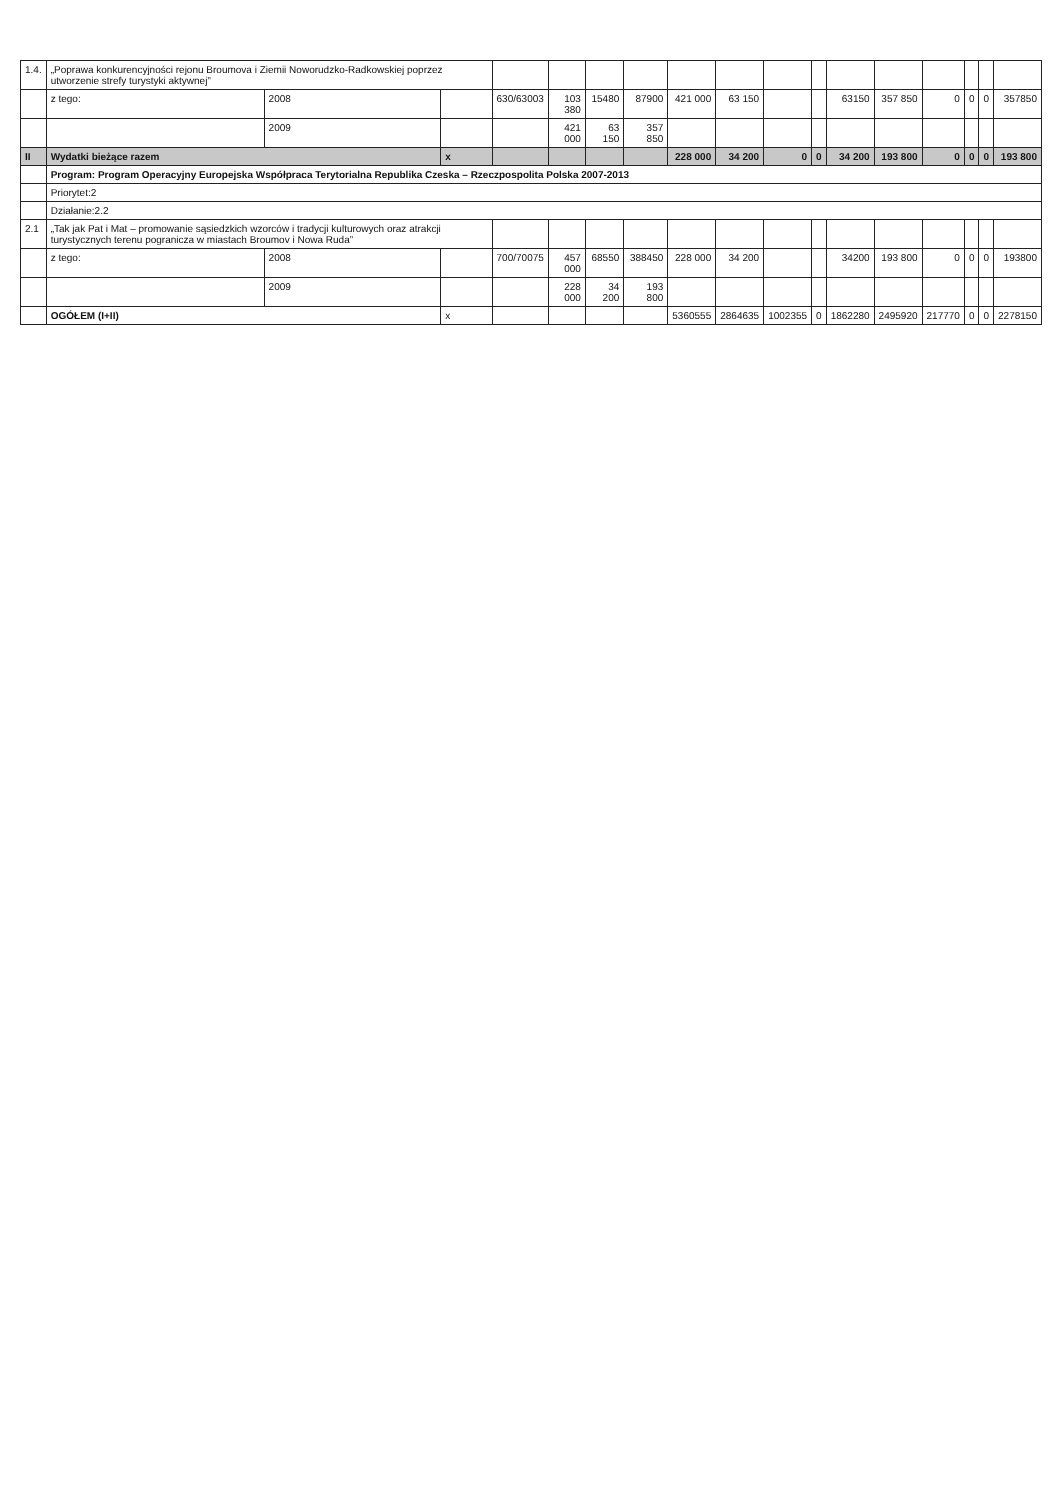| 1.4. | „Poprawa konkurencyjności rejonu Broumova i Ziemii Noworudzko-Radkowskiej poprzez utworzenie strefy turystyki aktywnej” | | | | | | | | | | | | | | | | |
| | z tego: | 2008 | | 630/63003 | 103 380 | 15480 | 87900 | 421 000 | 63 150 | | | 63150 | 357 850 | 0 | 0 | 0 | 357850 |
| | | 2009 | | | 421 000 | 63 150 | 357 850 | | | | | | | | | | |
| II | Wydatki bieżące razem | | x | | | | | 228 000 | 34 200 | 0 | 0 | 34 200 | 193 800 | 0 | 0 | 0 | 193 800 |
| | Program: Program Operacyjny Europejska Współpraca Terytorialna Republika Czeska – Rzeczpospolita Polska 2007-2013 | | | | | | | | | | | | | | | | |
| | Priorytet:2 | | | | | | | | | | | | | | | | |
| | Działanie:2.2 | | | | | | | | | | | | | | | | |
| 2.1 | „Tak jak Pat i Mat – promowanie sąsiedzkich wzorców i tradycji kulturowych oraz atrakcji turystycznych terenu pogranicza w miastach Broumov i Nowa Ruda” | | | | | | | | | | | | | | | | |
| | z tego: | 2008 | | 700/70075 | 457 000 | 68550 | 388450 | 228 000 | 34 200 | | | 34200 | 193 800 | 0 | 0 | 0 | 193800 |
| | | 2009 | | | 228 000 | 34 200 | 193 800 | | | | | | | | | | |
| | OGÓŁEM (I+II) | | x | | | | | 5360555 | 2864635 | 1002355 | 0 | 1862280 | 2495920 | 217770 | 0 | 0 | 2278150 |